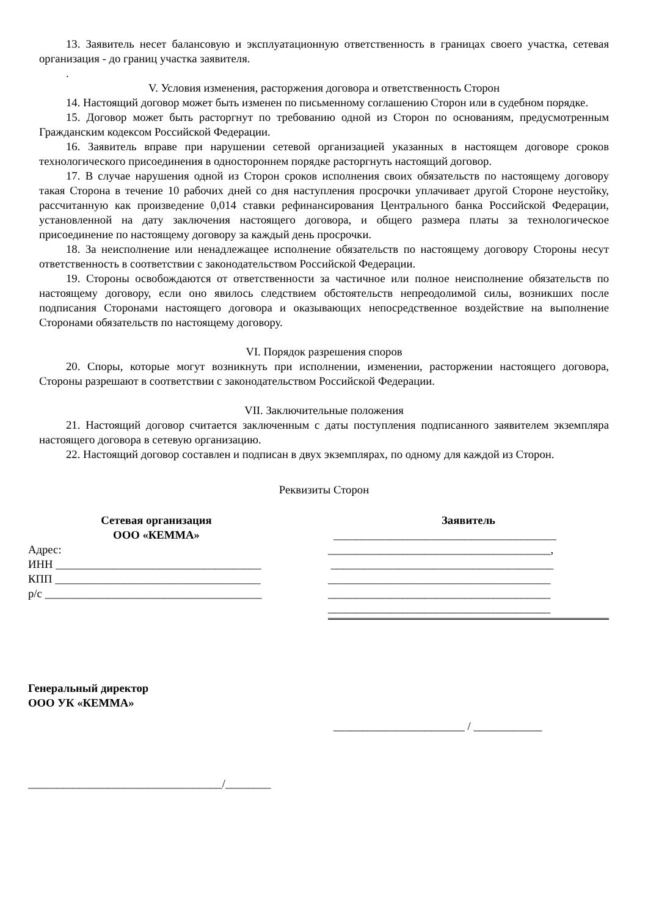13. Заявитель несет балансовую и эксплуатационную ответственность в границах своего участка, сетевая организация - до границ участка заявителя.
.
V. Условия изменения, расторжения договора и ответственность Сторон
14. Настоящий договор может быть изменен по письменному соглашению Сторон или в судебном порядке.
15. Договор может быть расторгнут по требованию одной из Сторон по основаниям, предусмотренным Гражданским кодексом Российской Федерации.
16. Заявитель вправе при нарушении сетевой организацией указанных в настоящем договоре сроков технологического присоединения в одностороннем порядке расторгнуть настоящий договор.
17. В случае нарушения одной из Сторон сроков исполнения своих обязательств по настоящему договору такая Сторона в течение 10 рабочих дней со дня наступления просрочки уплачивает другой Стороне неустойку, рассчитанную как произведение 0,014 ставки рефинансирования Центрального банка Российской Федерации, установленной на дату заключения настоящего договора, и общего размера платы за технологическое присоединение по настоящему договору за каждый день просрочки.
18. За неисполнение или ненадлежащее исполнение обязательств по настоящему договору Стороны несут ответственность в соответствии с законодательством Российской Федерации.
19. Стороны освобождаются от ответственности за частичное или полное неисполнение обязательств по настоящему договору, если оно явилось следствием обстоятельств непреодолимой силы, возникших после подписания Сторонами настоящего договора и оказывающих непосредственное воздействие на выполнение Сторонами обязательств по настоящему договору.
VI. Порядок разрешения споров
20. Споры, которые могут возникнуть при исполнении, изменении, расторжении настоящего договора, Стороны разрешают в соответствии с законодательством Российской Федерации.
VII. Заключительные положения
21. Настоящий договор считается заключенным с даты поступления подписанного заявителем экземпляра настоящего договора в сетевую организацию.
22. Настоящий договор составлен и подписан в двух экземплярах, по одному для каждой из Сторон.
Реквизиты Сторон
Сетевая организация
ООО «КЕММА»
Адрес:
ИНН ____________________________________
КПП ____________________________________
р/с ______________________________________
Заявитель
_______________________________________
_______________________________________,
_______________________________________
_______________________________________
_______________________________________
_______________________________________
Генеральный директор
ООО УК «КЕММА»
_______________________ / ____________
__________________________________/________